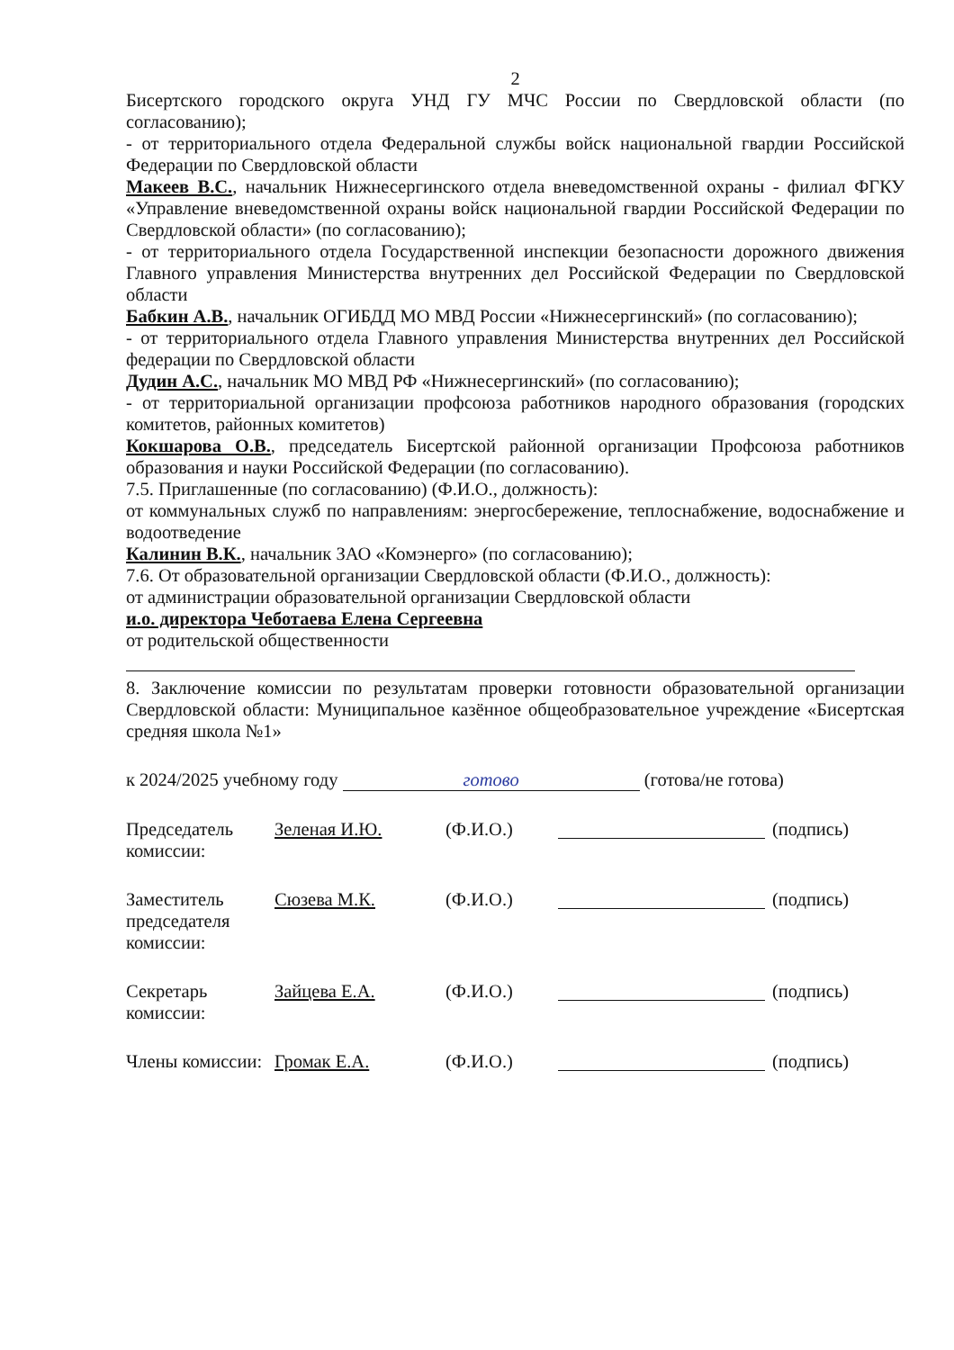2
Бисертского городского округа УНД ГУ МЧС России по Свердловской области (по согласованию);
- от территориального отдела Федеральной службы войск национальной гвардии Российской Федерации по Свердловской области
Макеев В.С., начальник Нижнесергинского отдела вневедомственной охраны - филиал ФГКУ «Управление вневедомственной охраны войск национальной гвардии Российской Федерации по Свердловской области» (по согласованию);
- от территориального отдела Государственной инспекции безопасности дорожного движения Главного управления Министерства внутренних дел Российской Федерации по Свердловской области
Бабкин А.В., начальник ОГИБДД МО МВД России «Нижнесергинский» (по согласованию);
- от территориального отдела Главного управления Министерства внутренних дел Российской федерации по Свердловской области
Дудин А.С., начальник МО МВД РФ «Нижнесергинский» (по согласованию);
- от территориальной организации профсоюза работников народного образования (городских комитетов, районных комитетов)
Кокшарова О.В., председатель Бисертской районной организации Профсоюза работников образования и науки Российской Федерации (по согласованию).
7.5. Приглашенные (по согласованию) (Ф.И.О., должность):
от коммунальных служб по направлениям: энергосбережение, теплоснабжение, водоснабжение и водоотведение
Калинин В.К., начальник ЗАО «Комэнерго» (по согласованию);
7.6. От образовательной организации Свердловской области (Ф.И.О., должность):
от администрации образовательной организации Свердловской области
и.о. директора Чеботаева Елена Сергеевна
от родительской общественности
8. Заключение комиссии по результатам проверки готовности образовательной организации Свердловской области: Муниципальное казённое общеобразовательное учреждение «Бисертская средняя школа №1»
к 2024/2025 учебному году готово (готова/не готова)
Председатель комиссии:
Зеленая И.Ю. (Ф.И.О.) (подпись)
Заместитель председателя комиссии:
Сюзева М.К. (Ф.И.О.) (подпись)
Секретарь комиссии:
Зайцева Е.А. (Ф.И.О.) (подпись)
Члены комиссии:
Громак Е.А. (Ф.И.О.) (подпись)